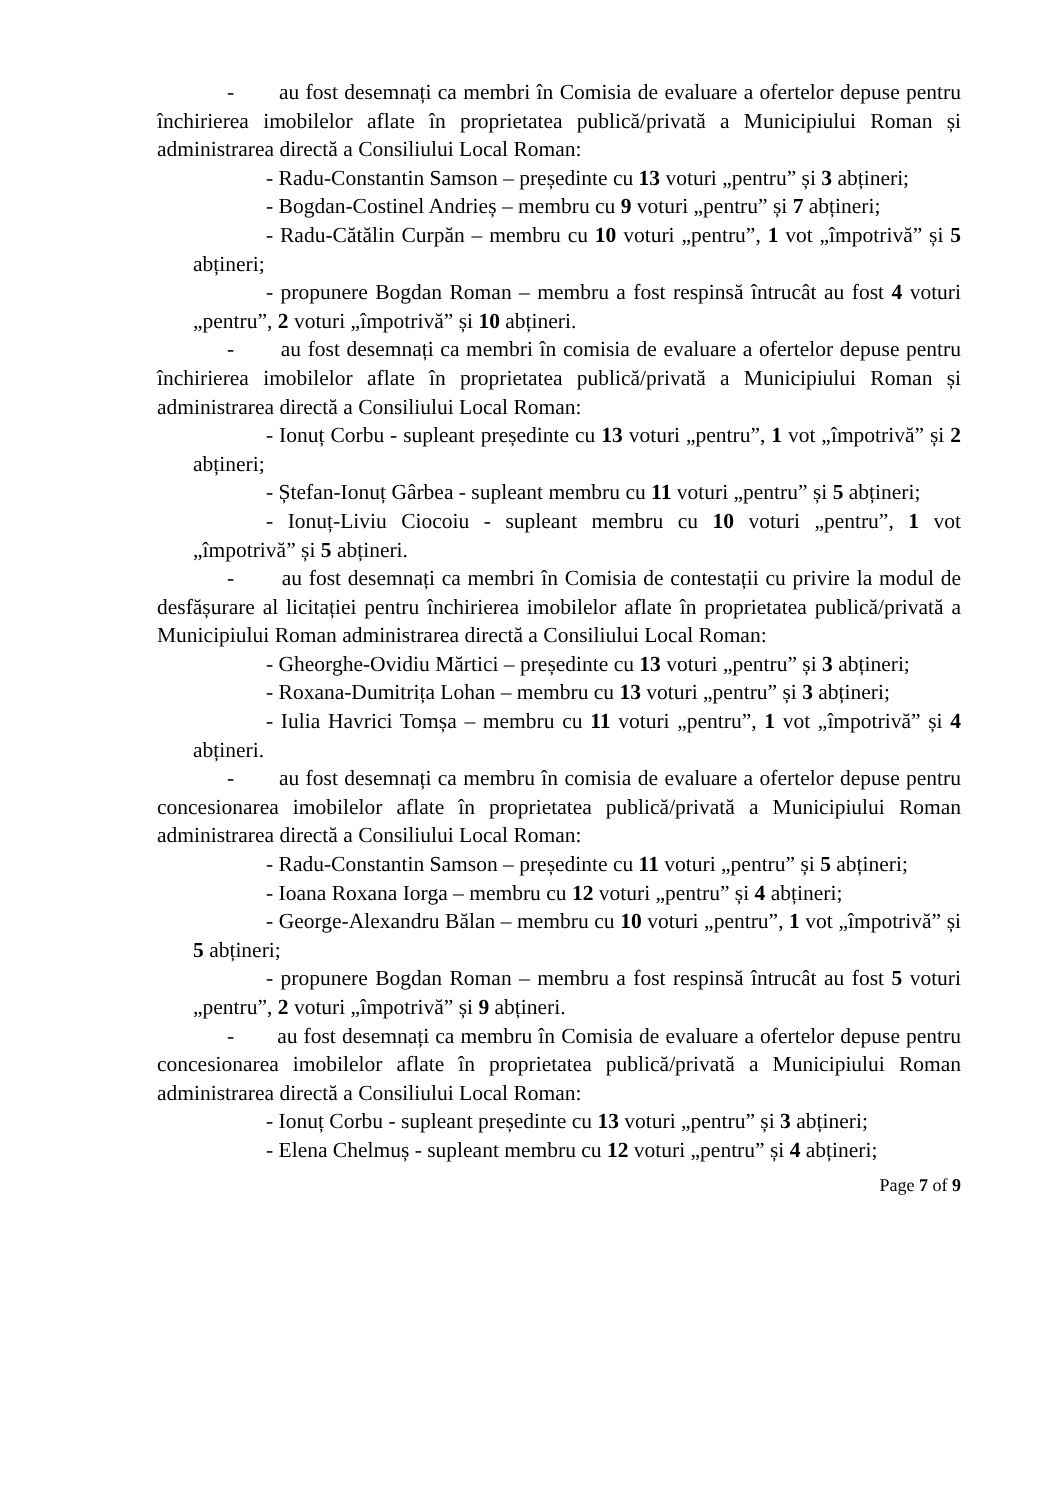- au fost desemnați ca membri în Comisia de evaluare a ofertelor depuse pentru închirierea imobilelor aflate în proprietatea publică/privată a Municipiului Roman și administrarea directă a Consiliului Local Roman:
- Radu-Constantin Samson – președinte cu 13 voturi „pentru” și 3 abțineri;
- Bogdan-Costinel Andrieș – membru cu 9 voturi „pentru” și 7 abțineri;
- Radu-Cătălin Curpăn – membru cu 10 voturi „pentru”, 1 vot „împotrivă” și 5 abțineri;
- propunere Bogdan Roman – membru a fost respinsă întrucât au fost 4 voturi „pentru”, 2 voturi „împotrivă” și 10 abțineri.
- au fost desemnați ca membri în comisia de evaluare a ofertelor depuse pentru închirierea imobilelor aflate în proprietatea publică/privată a Municipiului Roman și administrarea directă a Consiliului Local Roman:
- Ionuț Corbu - supleant președinte cu 13 voturi „pentru”, 1 vot „împotrivă” și 2 abțineri;
- Ștefan-Ionuț Gârbea - supleant membru cu 11 voturi „pentru” și 5 abțineri;
- Ionuț-Liviu Ciocoiu - supleant membru cu 10 voturi „pentru”, 1 vot „împotrivă” și 5 abțineri.
- au fost desemnați ca membri în Comisia de contestații cu privire la modul de desfășurare al licitației pentru închirierea imobilelor aflate în proprietatea publică/privată a Municipiului Roman administrarea directă a Consiliului Local Roman:
- Gheorghe-Ovidiu Mărtici – președinte cu 13 voturi „pentru” și 3 abțineri;
- Roxana-Dumitrița Lohan – membru cu 13 voturi „pentru” și 3 abțineri;
- Iulia Havrici Tomșa – membru cu 11 voturi „pentru”, 1 vot „împotrivă” și 4 abțineri.
- au fost desemnați ca membru în comisia de evaluare a ofertelor depuse pentru concesionarea imobilelor aflate în proprietatea publică/privată a Municipiului Roman administrarea directă a Consiliului Local Roman:
- Radu-Constantin Samson – președinte cu 11 voturi „pentru” și 5 abțineri;
- Ioana Roxana Iorga – membru cu 12 voturi „pentru” și 4 abțineri;
- George-Alexandru Bălan – membru cu 10 voturi „pentru”, 1 vot „împotrivă” și 5 abțineri;
- propunere Bogdan Roman – membru a fost respinsă întrucât au fost 5 voturi „pentru”, 2 voturi „împotrivă” și 9 abțineri.
- au fost desemnați ca membru în Comisia de evaluare a ofertelor depuse pentru concesionarea imobilelor aflate în proprietatea publică/privată a Municipiului Roman administrarea directă a Consiliului Local Roman:
- Ionuț Corbu - supleant președinte cu 13 voturi „pentru” și 3 abțineri;
- Elena Chelmuș - supleant membru cu 12 voturi „pentru” și 4 abțineri;
Page 7 of 9